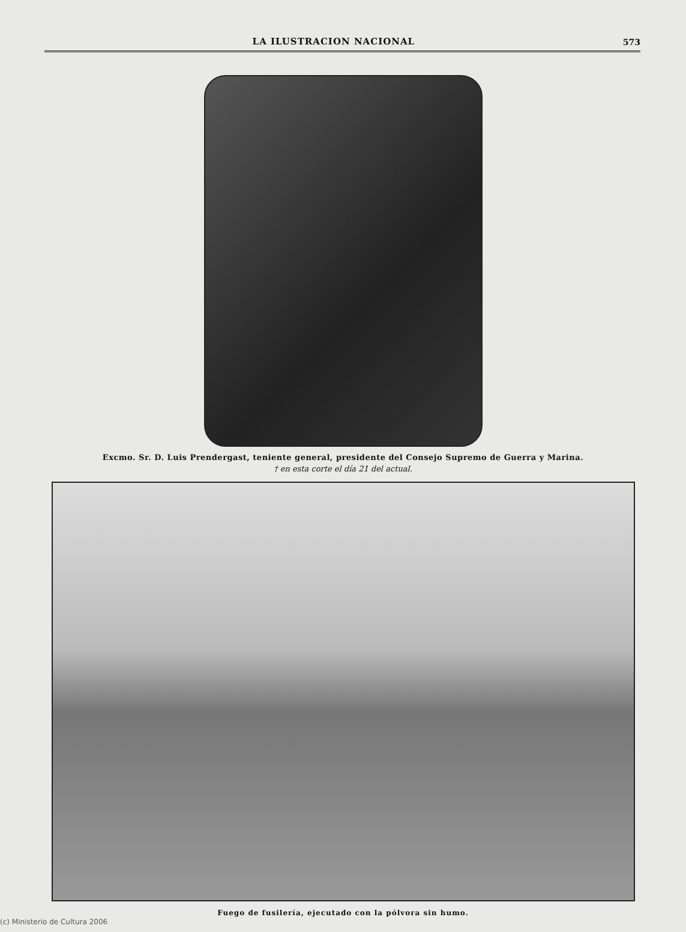LA ILUSTRACION NACIONAL
573
Excmo. Sr. D. Luis Prendergast, teniente general, presidente del Consejo Supremo de Guerra y Marina.
† en esta corte el día 21 del actual.
Fuego de fusilería, ejecutado con la pólvora sin humo.
(c) Ministerio de Cultura 2006